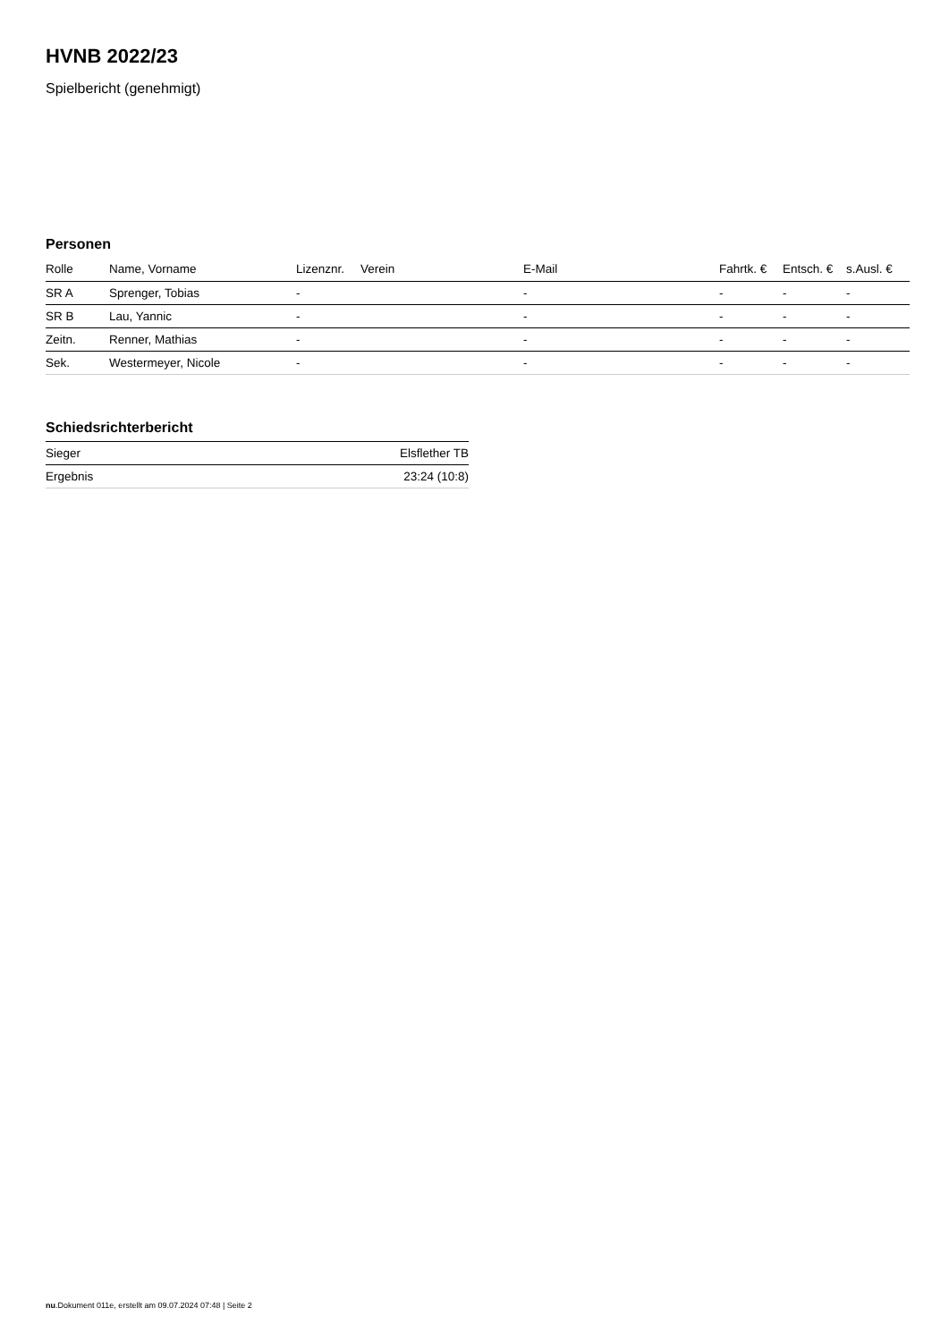HVNB 2022/23
Spielbericht (genehmigt)
Personen
| Rolle | Name, Vorname | Lizenznr. | Verein | E-Mail | Fahrtk. € | Entsch. € | s.Ausl. € |
| --- | --- | --- | --- | --- | --- | --- | --- |
| SR A | Sprenger, Tobias | - | | - | - | - | - |
| SR B | Lau, Yannic | - | | - | - | - | - |
| Zeitn. | Renner, Mathias | - | | - | - | - | - |
| Sek. | Westermeyer, Nicole | - | | - | - | - | - |
Schiedsrichterbericht
| Sieger | Elsflether TB |
| Ergebnis | 23:24 (10:8) |
nu.Dokument 011e, erstellt am 09.07.2024 07:48 | Seite 2